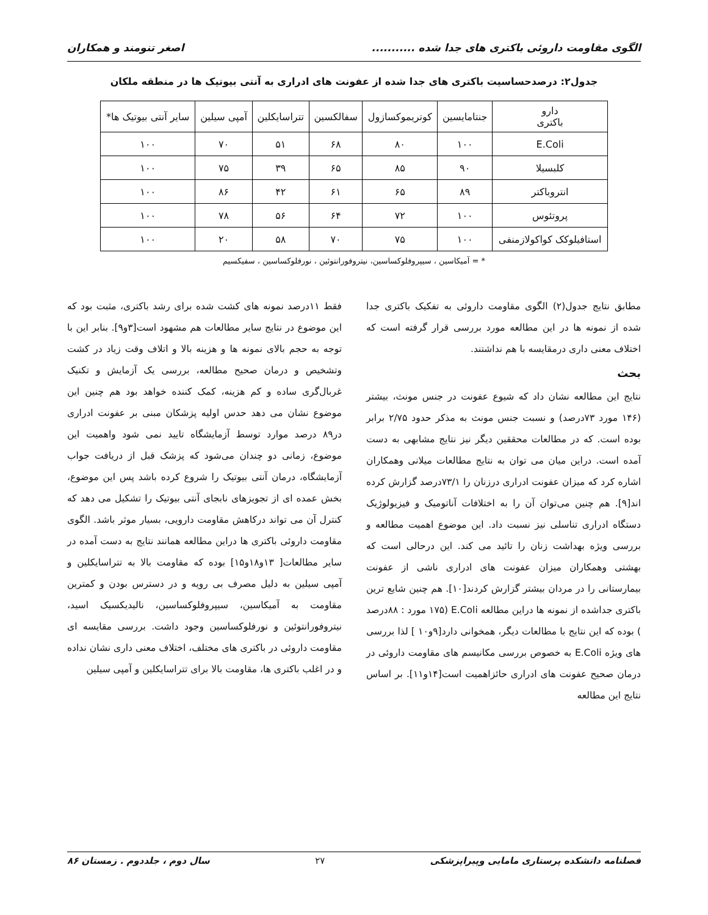الگوی مقاومت داروئی باکتری های جدا شده ........... اصغر تنومند و همکاران
جدول۲: درصدحساسیت باکتری های جدا شده از عفونت های ادراری به آنتی بیوتیک ها در منطقه ملکان
| دارو باکتری | جنتامایسین | کوتریموکسازول | سفالکسین | تتراسایکلین | آمپی سیلین | سایر آنتی بیوتیک ها* |
| --- | --- | --- | --- | --- | --- | --- |
| E.Coli | ۱۰۰ | ۸۰ | ۶۸ | ۵۱ | ۷۰ | ۱۰۰ |
| کلبسیلا | ۹۰ | ۸۵ | ۶۵ | ۳۹ | ۷۵ | ۱۰۰ |
| انتروباکتر | ۸۹ | ۶۵ | ۶۱ | ۴۲ | ۸۶ | ۱۰۰ |
| پروتئوس | ۱۰۰ | ۷۲ | ۶۴ | ۵۶ | ۷۸ | ۱۰۰ |
| استافیلوکک کواکولازمنفی | ۱۰۰ | ۷۵ | ۷۰ | ۵۸ | ۲۰ | ۱۰۰ |
* = آمیکاسین ، سیپروفلوکساسین، نیتروفورانتوئین ، نورفلوکساسین ، سفیکسیم
مطابق نتایج جدول(۲) الگوی مقاومت داروئی به تفکیک باکتری جدا شده از نمونه ها در این مطالعه مورد بررسی قرار گرفته است که اختلاف معنی داری درمقایسه با هم نداشتند.
بحث
نتایج این مطالعه نشان داد که شیوع عفونت در جنس مونث، بیشتر (۱۴۶ مورد ۷۳درصد) و نسبت جنس مونث به مذکر حدود ۲/۷۵ برابر بوده است. که در مطالعات محققین دیگر نیز نتایج مشابهی به دست آمده است. دراین میان می توان به نتایج مطالعات میلانی وهمکاران اشاره کرد که میزان عفونت ادراری درزنان را ۷۳/۱درصد گزارش کرده اند[۹]. هم چنین می‌توان آن را به اختلافات آناتومیک و فیزیولوژیک دستگاه ادراری تناسلی نیز نسبت داد. این موضوع اهمیت مطالعه و بررسی ویژه بهداشت زنان را تائید می کند. این درحالی است که بهشتی وهمکاران میزان عفونت های ادراری ناشی از عفونت بیمارستانی را در مردان بیشتر گزارش کردند[۱۰]. هم چنین شایع ترین باکتری جداشده از نمونه ها دراین مطالعه E.Coli (۱۷۵ مورد : ۸۸درصد ) بوده که این نتایج با مطالعات دیگر، همخوانی دارد[۹و۱۰ ] لذا بررسی های ویژه E.Coli به خصوص بررسی مکانیسم های مقاومت داروئی در درمان صحیح عفونت های ادراری حائزاهمیت است[۱۴و۱۱]. بر اساس نتایج این مطالعه
فقط ۱۱درصد نمونه های کشت شده برای رشد باکتری، مثبت بود که این موضوع در نتایج سایر مطالعات هم مشهود است[۳و۹]. بنابر این با توجه به حجم بالای نمونه ها و هزینه بالا و اتلاف وقت زیاد در کشت وتشخیص و درمان صحیح مطالعه، بررسی یک آزمایش و تکنیک غربال‌گری ساده و کم هزینه، کمک کننده خواهد بود هم چنین این موضوع نشان می دهد حدس اولیه پزشکان مبنی بر عفونت ادراری در۸۹ درصد موارد توسط آزمایشگاه تایید نمی شود واهمیت این موضوع، زمانی دو چندان می‌شود که پزشک قبل از دریافت جواب آزمایشگاه، درمان آنتی بیوتیک را شروع کرده باشد پس این موضوع، بخش عمده ای از تجویزهای نابجای آنتی بیوتیک را تشکیل می دهد که کنترل آن می تواند درکاهش مقاومت دارویی، بسیار موثر باشد. الگوی مقاومت داروئی باکتری ها دراین مطالعه همانند نتایج به دست آمده در سایر مطالعات[ ۱۳و۱۸و۱۵] بوده که مقاومت بالا به تتراسایکلین و آمپی سیلین به دلیل مصرف بی رویه و در دسترس بودن و کمترین مقاومت به آمیکاسین، سیپروفلوکساسین، نالیدیکسیک اسید، نیتروفورانتوئین و نورفلوکساسین وجود داشت. بررسی مقایسه ای مقاومت داروئی در باکتری های مختلف، اختلاف معنی داری نشان نداده و در اغلب باکتری ها، مقاومت بالا برای تتراسایکلین و آمپی سیلین
فصلنامه دانشکده پرستاری مامایی وپیراپزشکی ۲۷ سال دوم ، جلددوم . زمستان ۸۶